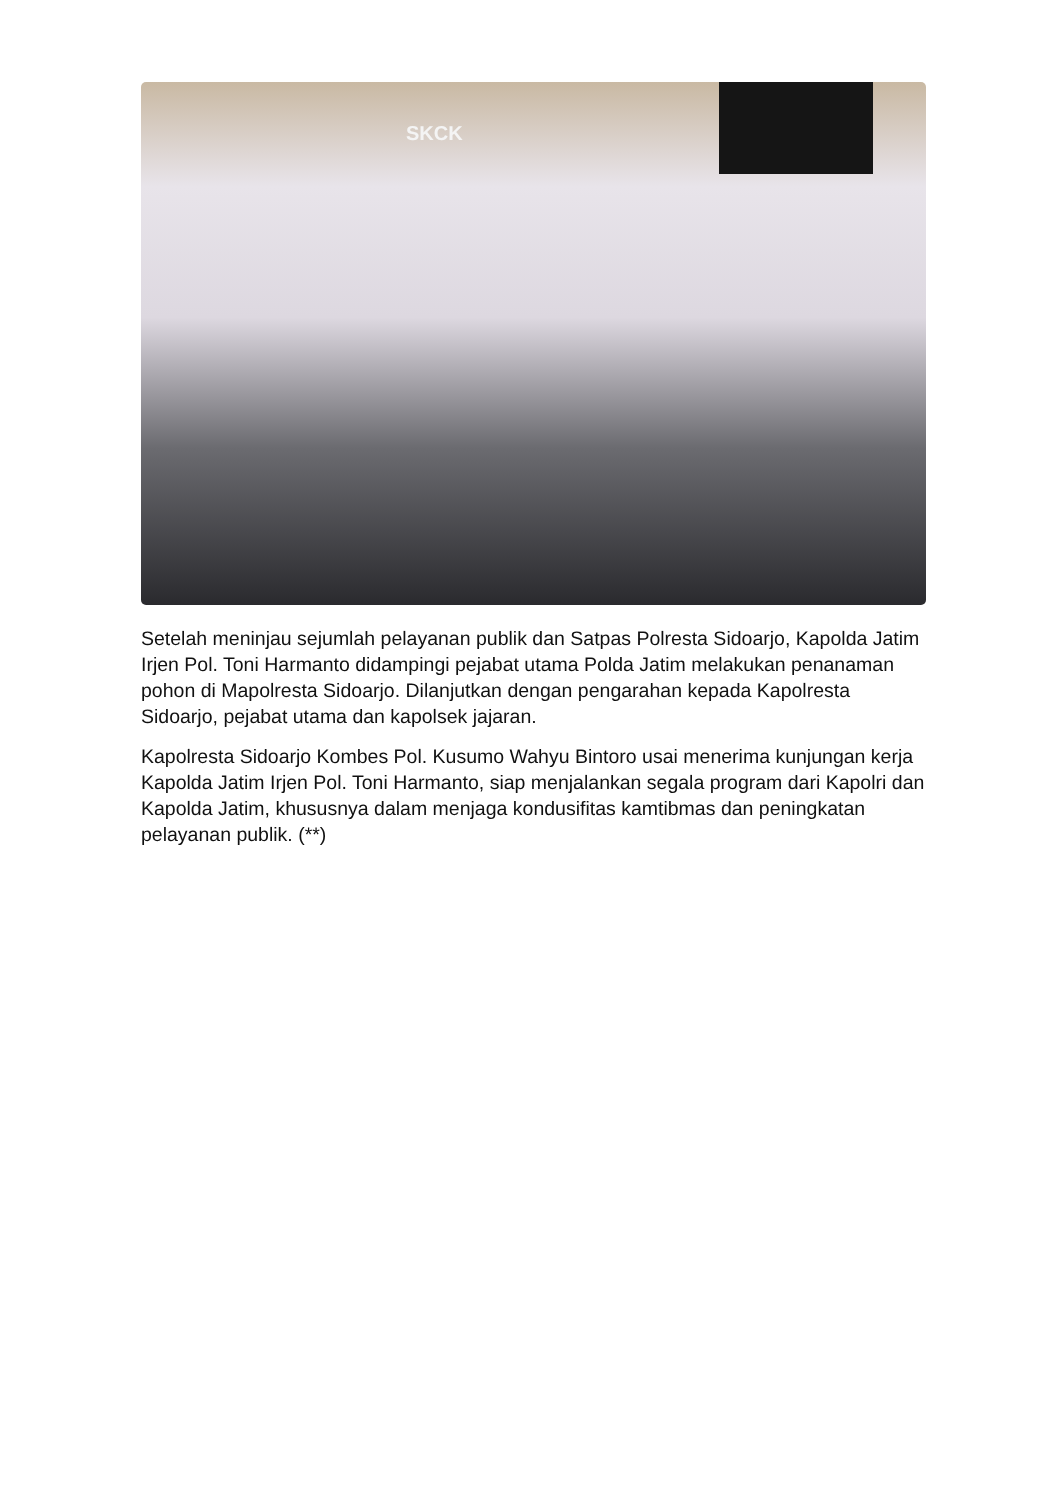SKCK
Setelah meninjau sejumlah pelayanan publik dan Satpas Polresta Sidoarjo, Kapolda Jatim Irjen Pol. Toni Harmanto didampingi pejabat utama Polda Jatim melakukan penanaman pohon di Mapolresta Sidoarjo. Dilanjutkan dengan pengarahan kepada Kapolresta Sidoarjo, pejabat utama dan kapolsek jajaran.
Kapolresta Sidoarjo Kombes Pol. Kusumo Wahyu Bintoro usai menerima kunjungan kerja Kapolda Jatim Irjen Pol. Toni Harmanto, siap menjalankan segala program dari Kapolri dan Kapolda Jatim, khususnya dalam menjaga kondusifitas kamtibmas dan peningkatan pelayanan publik. (**)